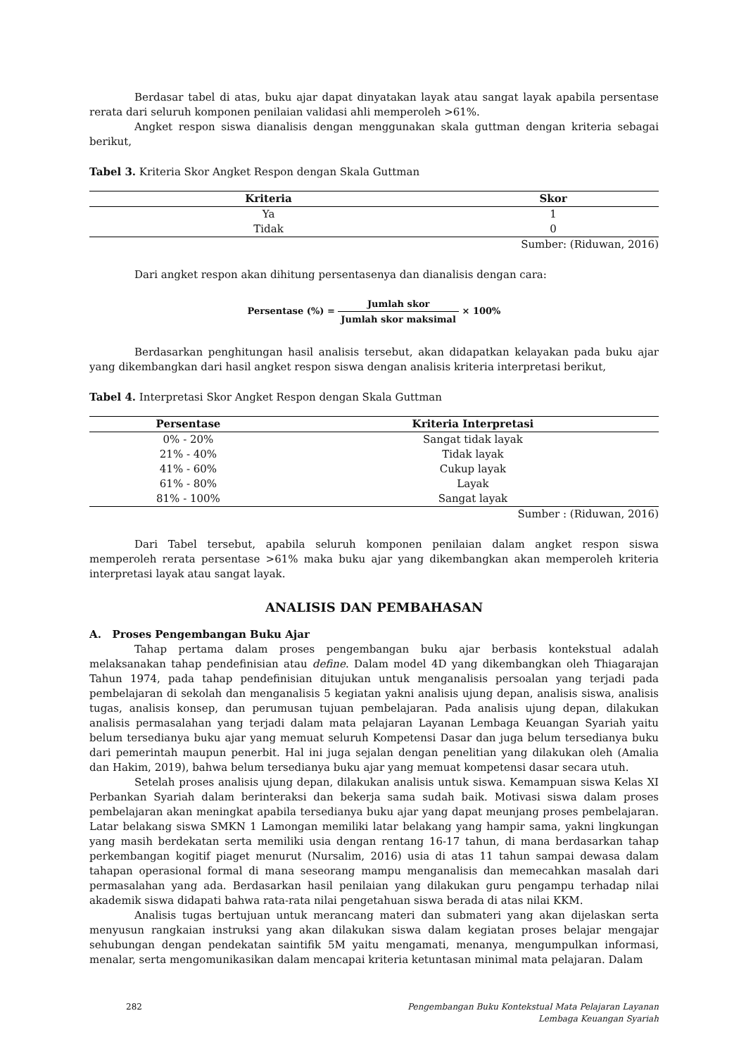Berdasar tabel di atas, buku ajar dapat dinyatakan layak atau sangat layak apabila persentase rerata dari seluruh komponen penilaian validasi ahli memperoleh >61%.
Angket respon siswa dianalisis dengan menggunakan skala guttman dengan kriteria sebagai berikut,
Tabel 3. Kriteria Skor Angket Respon dengan Skala Guttman
| Kriteria | Skor |
| --- | --- |
| Ya | 1 |
| Tidak | 0 |
Sumber: (Riduwan, 2016)
Dari angket respon akan dihitung persentasenya dan dianalisis dengan cara:
Persentase (%) = Jumlah skor Jumlah skor maksimal × 100%
Berdasarkan penghitungan hasil analisis tersebut, akan didapatkan kelayakan pada buku ajar yang dikembangkan dari hasil angket respon siswa dengan analisis kriteria interpretasi berikut,
Tabel 4. Interpretasi Skor Angket Respon dengan Skala Guttman
| Persentase | Kriteria Interpretasi |
| --- | --- |
| 0% - 20% | Sangat tidak layak |
| 21% - 40% | Tidak layak |
| 41% - 60% | Cukup layak |
| 61% - 80% | Layak |
| 81% - 100% | Sangat layak |
Sumber : (Riduwan, 2016)
Dari Tabel tersebut, apabila seluruh komponen penilaian dalam angket respon siswa memperoleh rerata persentase >61% maka buku ajar yang dikembangkan akan memperoleh kriteria interpretasi layak atau sangat layak.
ANALISIS DAN PEMBAHASAN
A. Proses Pengembangan Buku Ajar
Tahap pertama dalam proses pengembangan buku ajar berbasis kontekstual adalah melaksanakan tahap pendefinisian atau define. Dalam model 4D yang dikembangkan oleh Thiagarajan Tahun 1974, pada tahap pendefinisian ditujukan untuk menganalisis persoalan yang terjadi pada pembelajaran di sekolah dan menganalisis 5 kegiatan yakni analisis ujung depan, analisis siswa, analisis tugas, analisis konsep, dan perumusan tujuan pembelajaran. Pada analisis ujung depan, dilakukan analisis permasalahan yang terjadi dalam mata pelajaran Layanan Lembaga Keuangan Syariah yaitu belum tersedianya buku ajar yang memuat seluruh Kompetensi Dasar dan juga belum tersedianya buku dari pemerintah maupun penerbit. Hal ini juga sejalan dengan penelitian yang dilakukan oleh (Amalia dan Hakim, 2019), bahwa belum tersedianya buku ajar yang memuat kompetensi dasar secara utuh.
Setelah proses analisis ujung depan, dilakukan analisis untuk siswa. Kemampuan siswa Kelas XI Perbankan Syariah dalam berinteraksi dan bekerja sama sudah baik. Motivasi siswa dalam proses pembelajaran akan meningkat apabila tersedianya buku ajar yang dapat meunjang proses pembelajaran. Latar belakang siswa SMKN 1 Lamongan memiliki latar belakang yang hampir sama, yakni lingkungan yang masih berdekatan serta memiliki usia dengan rentang 16-17 tahun, di mana berdasarkan tahap perkembangan kogitif piaget menurut (Nursalim, 2016) usia di atas 11 tahun sampai dewasa dalam tahapan operasional formal di mana seseorang mampu menganalisis dan memecahkan masalah dari permasalahan yang ada. Berdasarkan hasil penilaian yang dilakukan guru pengampu terhadap nilai akademik siswa didapati bahwa rata-rata nilai pengetahuan siswa berada di atas nilai KKM.
Analisis tugas bertujuan untuk merancang materi dan submateri yang akan dijelaskan serta menyusun rangkaian instruksi yang akan dilakukan siswa dalam kegiatan proses belajar mengajar sehubungan dengan pendekatan saintifik 5M yaitu mengamati, menanya, mengumpulkan informasi, menalar, serta mengomunikasikan dalam mencapai kriteria ketuntasan minimal mata pelajaran. Dalam
282 Pengembangan Buku Kontekstual Mata Pelajaran Layanan
Lembaga Keuangan Syariah